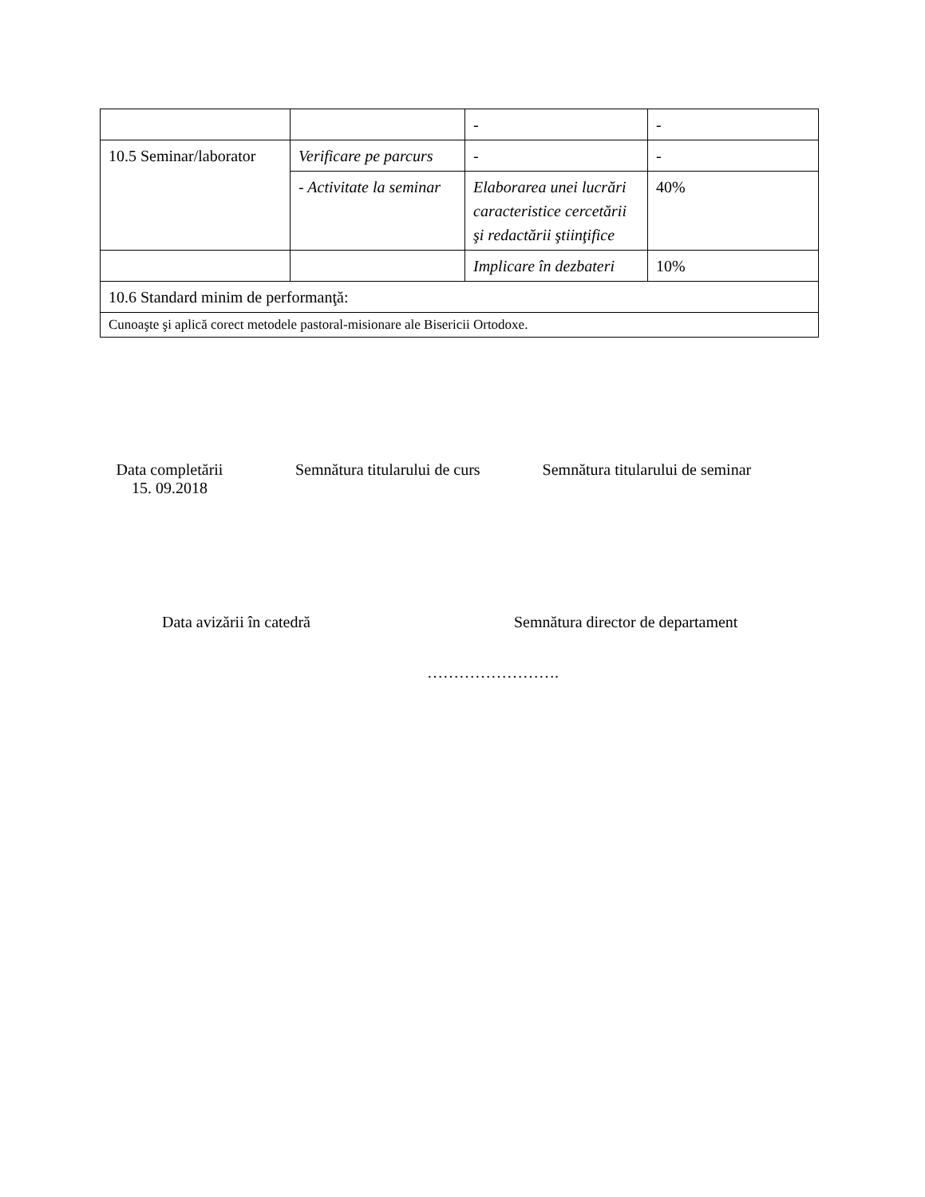| | | - | - |
| 10.5 Seminar/laborator | Verificare pe parcurs | - | - |
| | - Activitate la seminar | Elaborarea unei lucrări caracteristice cercetării şi redactării ştiinţifice | 40% |
| | | Implicare în dezbateri | 10% |
| 10.6 Standard minim de performanţă: | | | |
| Cunoaşte şi aplică corect metodele pastoral-misionare ale Bisericii Ortodoxe. | | | |
Data completării
15. 09.2018
Semnătura titularului de curs Semnătura titularului de seminar
Data avizării în catedră Semnătura director de departament
…………………….